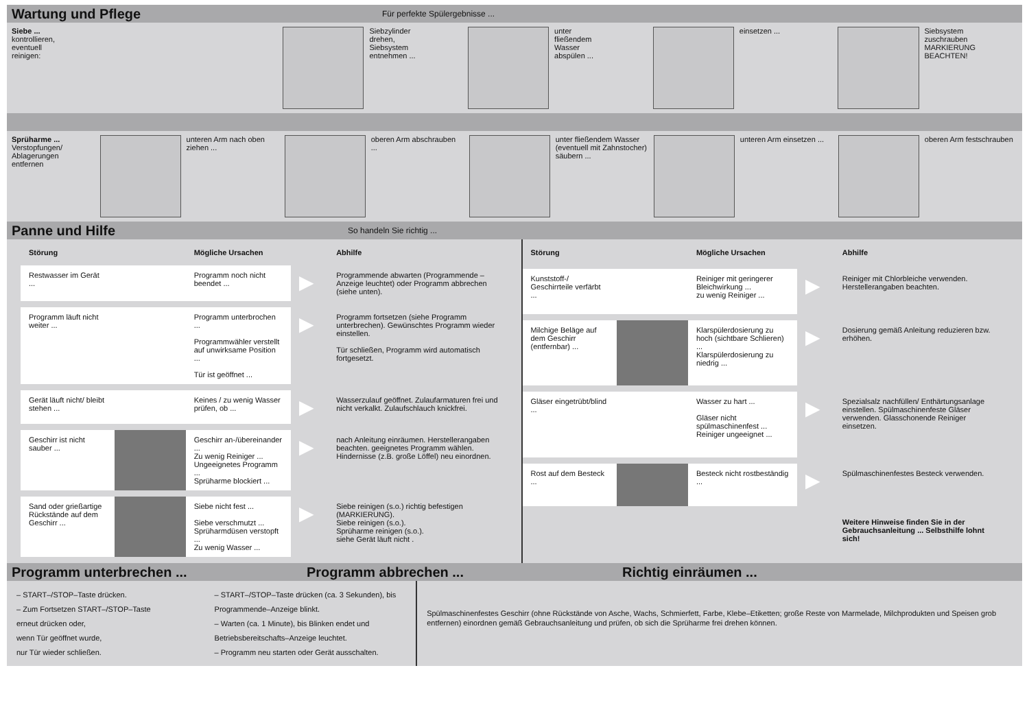Wartung und Pflege
Für perfekte Spülergebnisse ...
Siebe ...
kontrollieren,
eventuell
reinigen:
Siebzylinder
drehen,
Siebsystem
entnehmen ...
unter
fließendem
Wasser
abspülen ...
einsetzen ... Siebsystem
zuschrauben
MARKIERUNG
BEACHTEN!
Sprüharme ...
Verstopfungen/
Ablagerungen
entfernen
unteren Arm nach oben ziehen ...
oberen Arm abschrauben ...
unter fließendem Wasser (eventuell mit Zahnstocher) säubern ...
unteren Arm einsetzen ...
oberen Arm festschrauben
Panne und Hilfe
So handeln Sie richtig ...
| Störung | | Mögliche Ursachen | | Abhilfe |
| --- | --- | --- | --- | --- |
| Restwasser im Gerät ... | | Programm noch nicht beendet ... | ▶ | Programmende abwarten (Programmende – Anzeige leuchtet) oder Programm abbrechen (siehe unten). |
| Programm läuft nicht weiter ... | | Programm unterbrochen ... Programmwähler verstellt auf unwirksame Position ... Tür ist geöffnet ... | ▶ | Programm fortsetzen (siehe Programm unterbrechen). Gewünschtes Programm wieder einstellen. Tür schließen, Programm wird automatisch fortgesetzt. |
| Gerät läuft nicht/ bleibt stehen ... | | Keines / zu wenig Wasser prüfen, ob ... | ▶ | Wasserzulauf geöffnet. Zulaufarmaturen frei und nicht verkalkt. Zulaufschlauch knickfrei. |
| Geschirr ist nicht sauber ... | | Geschirr an-/übereinander ... Zu wenig Reiniger ... Ungeeignetes Programm ... Sprüharme blockiert ... | ▶ | nach Anleitung einräumen. Herstellerangaben beachten. geeignetes Programm wählen. Hindernisse (z.B. große Löffel) neu einordnen. |
| Sand oder grießartige Rückstände auf dem Geschirr ... | | Siebe nicht fest ... Siebe verschmutzt ... Sprüharmdüsen verstopft ... Zu wenig Wasser ... | ▶ | Siebe reinigen (s.o.) richtig befestigen (MARKIERUNG). Siebe reinigen (s.o.). Sprüharme reinigen (s.o.). siehe Gerät läuft nicht . |
| Störung | | Mögliche Ursachen | | Abhilfe |
| --- | --- | --- | --- | --- |
| Kunststoff-/ Geschirrteile verfärbt ... | | Reiniger mit geringerer Bleichwirkung ... zu wenig Reiniger ... | ▶ | Reiniger mit Chlorbleiche verwenden. Herstellerangaben beachten. |
| Milchige Beläge auf dem Geschirr (entfernbar) ... | | Klarspülerdosierung zu hoch (sichtbare Schlieren) ... Klarspülerdosierung zu niedrig ... | ▶ | Dosierung gemäß Anleitung reduzieren bzw. erhöhen. |
| Gläser eingetrübt/blind ... | | Wasser zu hart ... Gläser nicht spülmaschinenfest ... Reiniger ungeeignet ... | ▶ | Spezialsalz nachfüllen/ Enthärtungsanlage einstellen. Spülmaschinenfeste Gläser verwenden. Glasschonende Reiniger einsetzen. |
| Rost auf dem Besteck ... | | Besteck nicht rostbeständig ... | ▶ | Spülmaschinenfestes Besteck verwenden. |
| | | | | Weitere Hinweise finden Sie in der Gebrauchsanleitung ... Selbsthilfe lohnt sich! |
Programm unterbrechen ... Programm abbrechen ... Richtig einräumen ...
– START–/STOP–Taste drücken.
– Zum Fortsetzen START–/STOP–Taste
erneut drücken oder,
wenn Tür geöffnet wurde,
nur Tür wieder schließen.
– START–/STOP–Taste drücken (ca. 3 Sekunden), bis Programmende–Anzeige blinkt.
– Warten (ca. 1 Minute), bis Blinken endet und Betriebsbereitschafts–Anzeige leuchtet.
– Programm neu starten oder Gerät ausschalten.
Spülmaschinenfestes Geschirr (ohne Rückstände von Asche, Wachs, Schmierfett, Farbe, Klebe–Etiketten; große Reste von Marmelade, Milchprodukten und Speisen grob entfernen) einordnen gemäß Gebrauchsanleitung und prüfen, ob sich die Sprüharme frei drehen können.